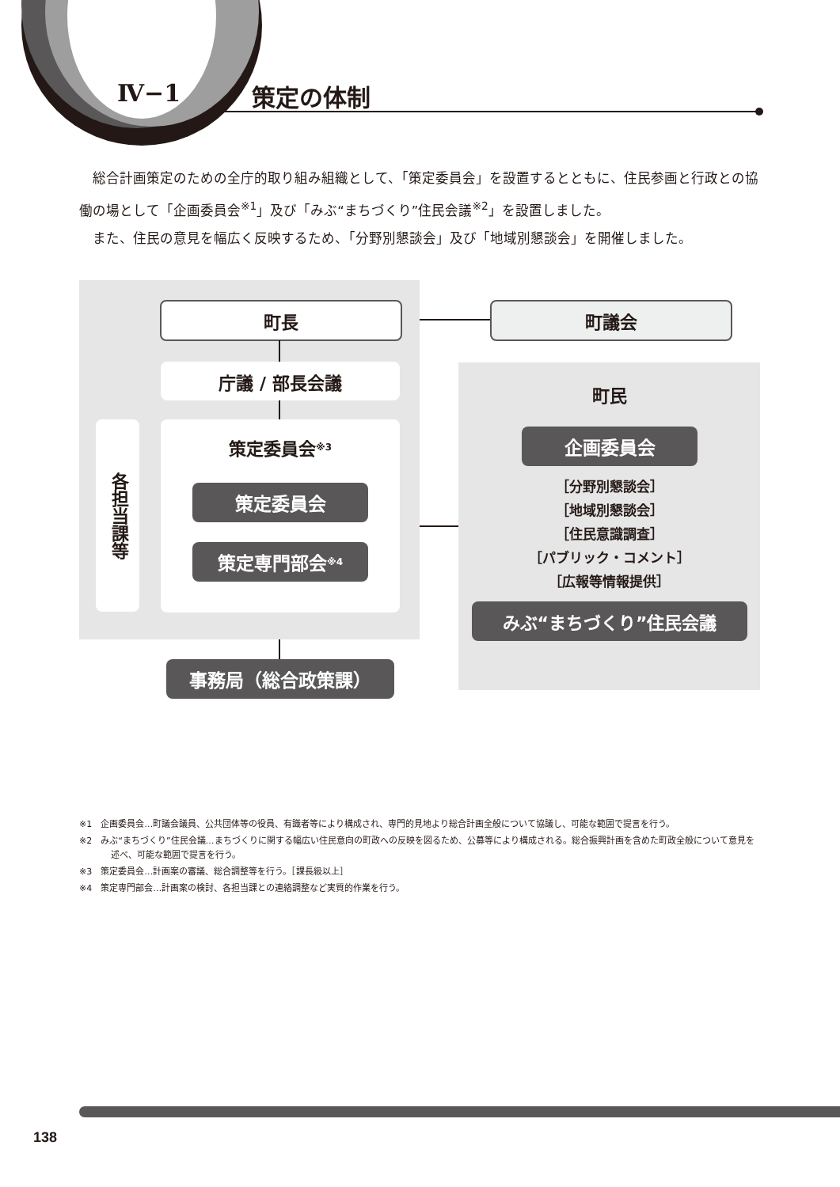Ⅳ−1 策定の体制
　総合計画策定のための全庁的取り組み組織として、「策定委員会」を設置するとともに、住民参画と行政との協働の場として「企画委員会<sup>※1</sup>」及び「みぶ“まちづくり”住民会議<sup>※2</sup>」を設置しました。
　また、住民の意見を幅広く反映するため、「分野別懇談会」及び「地域別懇談会」を開催しました。
町長 町議会
庁議 / 部長会議
各担当課等
策定委員会<sup>※3</sup>
策定委員会
策定専門部会<sup>※4</sup>
事務局（総合政策課）
町民
企画委員会
［分野別懇談会］
［地域別懇談会］
［住民意識調査］
［パブリック・コメント］
［広報等情報提供］
みぶ“まちづくり”住民会議
※1　企画委員会…町議会議員、公共団体等の役員、有識者等により構成され、専門的見地より総合計画全般について協議し、可能な範囲で提言を行う。
※2　みぶ“まちづくり”住民会議…まちづくりに関する幅広い住民意向の町政への反映を図るため、公募等により構成される。総合振興計画を含めた町政全般について意見を述べ、可能な範囲で提言を行う。
※3　策定委員会…計画案の審議、総合調整等を行う。［課長級以上］
※4　策定専門部会…計画案の検討、各担当課との連絡調整など実質的作業を行う。
138